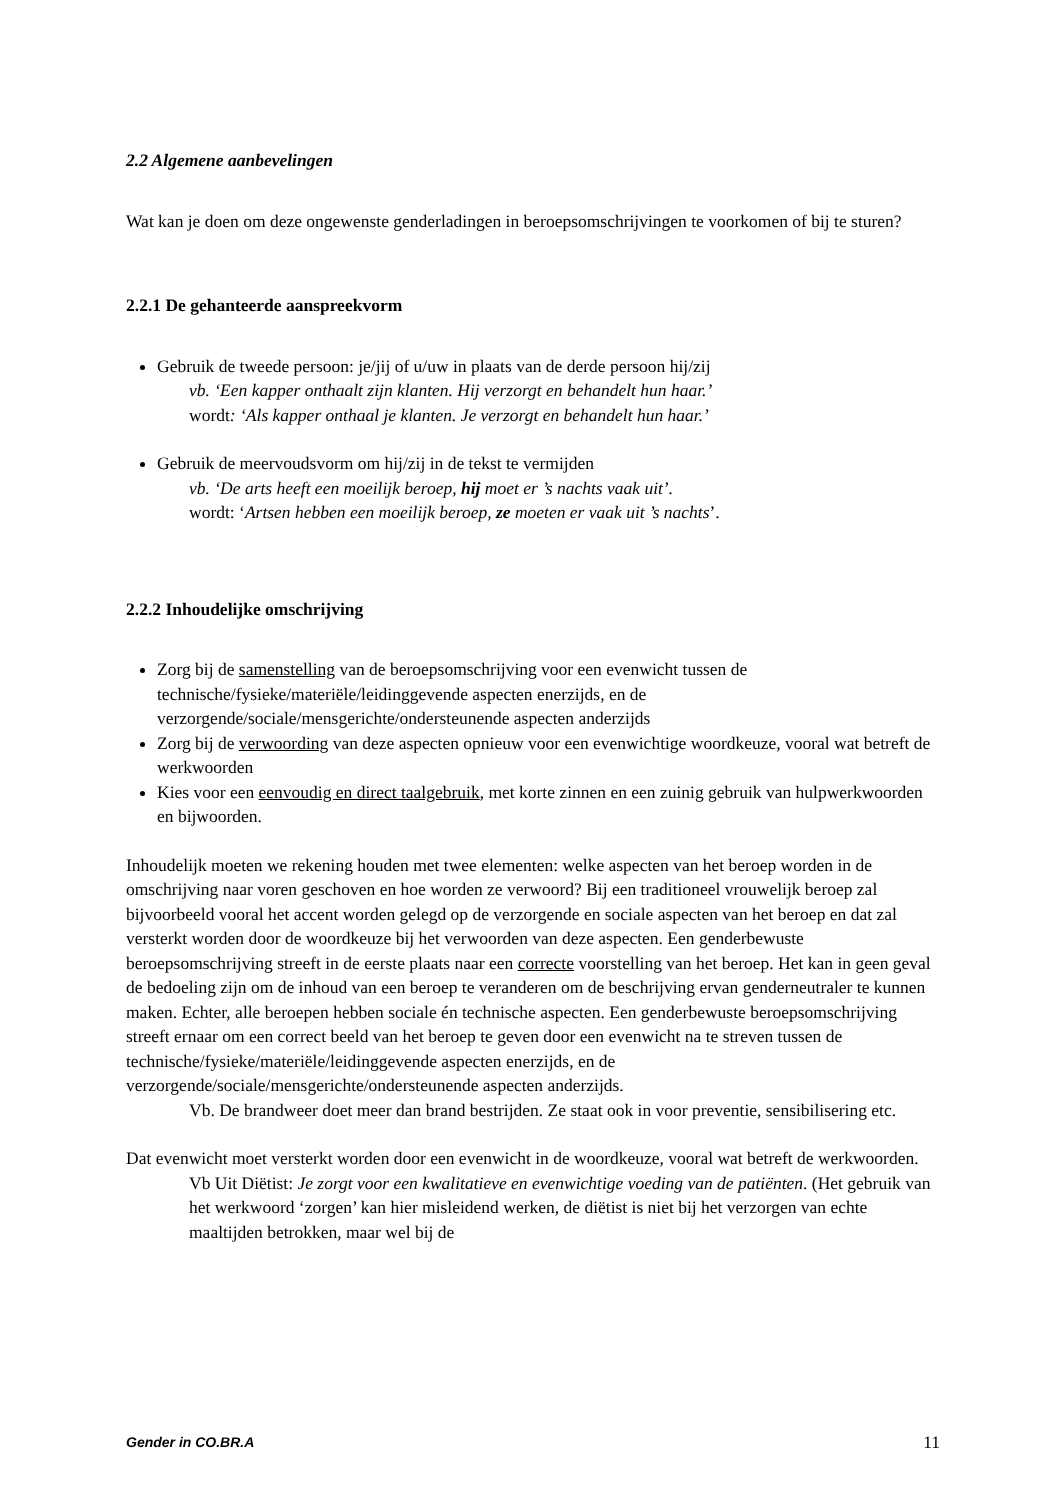2.2 Algemene aanbevelingen
Wat kan je doen om deze ongewenste genderladingen in beroepsomschrijvingen te voorkomen of bij te sturen?
2.2.1 De gehanteerde aanspreekvorm
Gebruik de tweede persoon: je/jij of u/uw in plaats van de derde persoon hij/zij
vb. ‘Een kapper onthaalt zijn klanten. Hij verzorgt en behandelt hun haar.’
wordt: ‘Als kapper onthaal je klanten. Je verzorgt en behandelt hun haar.’
Gebruik de meervoudsvorm om hij/zij in de tekst te vermijden
vb. ‘De arts heeft een moeilijk beroep, hij moet er ’s nachts vaak uit’.
wordt: ‘Artsen hebben een moeilijk beroep, ze moeten er vaak uit ’s nachts’.
2.2.2 Inhoudelijke omschrijving
Zorg bij de samenstelling van de beroepsomschrijving voor een evenwicht tussen de technische/fysieke/materiële/leidinggevende aspecten enerzijds, en de verzorgende/sociale/mensgerichte/ondersteunende aspecten anderzijds
Zorg bij de verwoording van deze aspecten opnieuw voor een evenwichtige woordkeuze, vooral wat betreft de werkwoorden
Kies voor een eenvoudig en direct taalgebruik, met korte zinnen en een zuinig gebruik van hulpwerkwoorden en bijwoorden.
Inhoudelijk moeten we rekening houden met twee elementen: welke aspecten van het beroep worden in de omschrijving naar voren geschoven en hoe worden ze verwoord? Bij een traditioneel vrouwelijk beroep zal bijvoorbeeld vooral het accent worden gelegd op de verzorgende en sociale aspecten van het beroep en dat zal versterkt worden door de woordkeuze bij het verwoorden van deze aspecten. Een genderbewuste beroepsomschrijving streeft in de eerste plaats naar een correcte voorstelling van het beroep. Het kan in geen geval de bedoeling zijn om de inhoud van een beroep te veranderen om de beschrijving ervan genderneutraler te kunnen maken. Echter, alle beroepen hebben sociale én technische aspecten. Een genderbewuste beroepsomschrijving streeft ernaar om een correct beeld van het beroep te geven door een evenwicht na te streven tussen de technische/fysieke/materiële/leidinggevende aspecten enerzijds, en de verzorgende/sociale/mensgerichte/ondersteunende aspecten anderzijds.
Vb. De brandweer doet meer dan brand bestrijden. Ze staat ook in voor preventie, sensibilisering etc.
Dat evenwicht moet versterkt worden door een evenwicht in de woordkeuze, vooral wat betreft de werkwoorden.
Vb Uit Diëtist: Je zorgt voor een kwalitatieve en evenwichtige voeding van de patiënten. (Het gebruik van het werkwoord ‘zorgen’ kan hier misleidend werken, de diëtist is niet bij het verzorgen van echte maaltijden betrokken, maar wel bij de
Gender in CO.BR.A 11